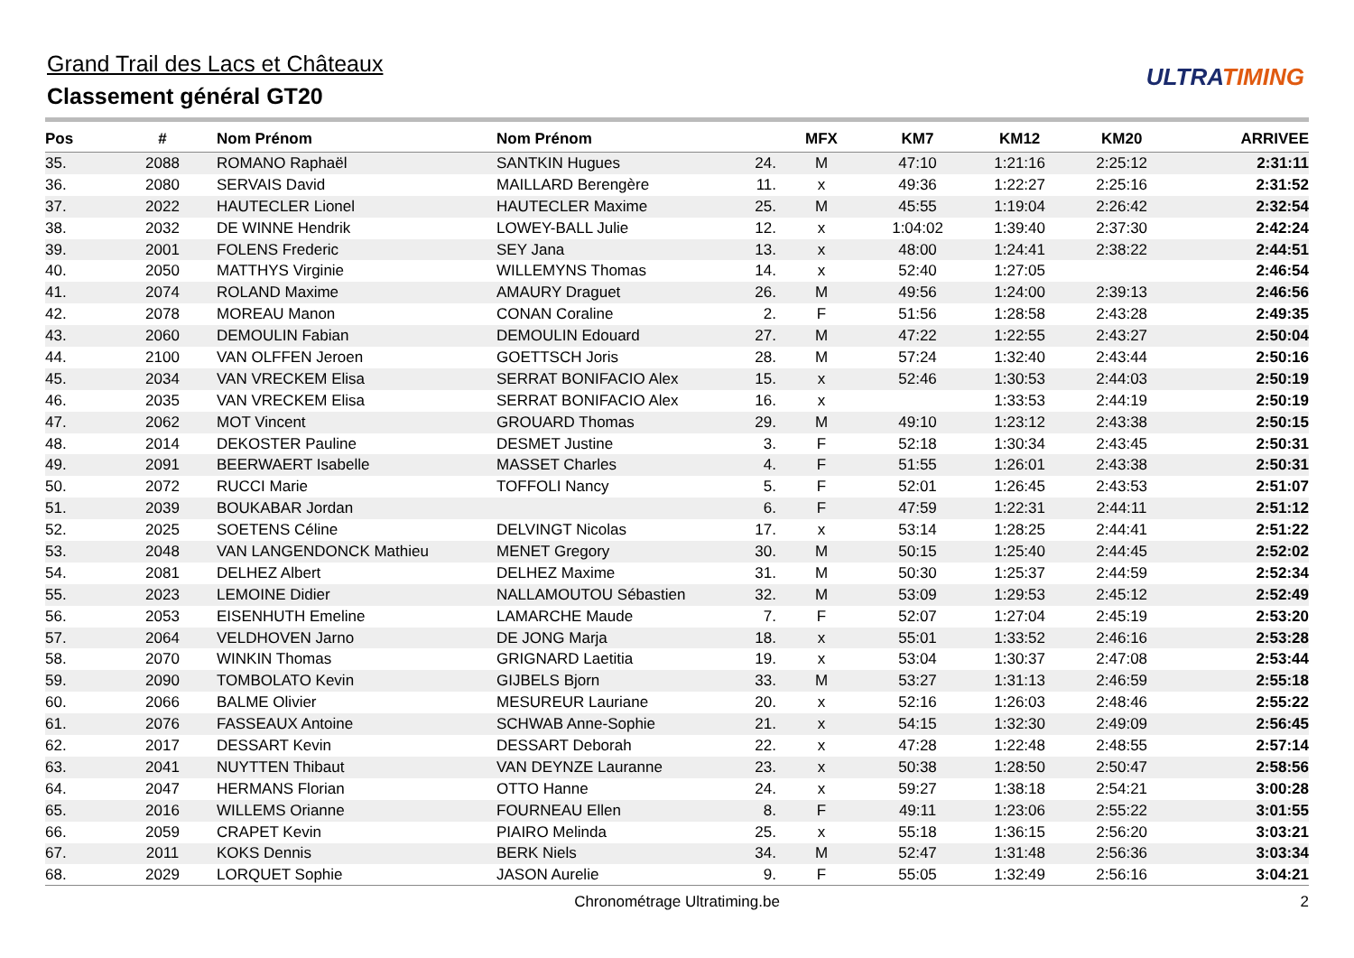Grand Trail des Lacs et Châteaux
Classement général GT20
ULTRATIMING
| Pos | # | Nom Prénom | Nom Prénom | | MFX | KM7 | KM12 | KM20 | ARRIVEE |
| --- | --- | --- | --- | --- | --- | --- | --- | --- | --- |
| 35. | 2088 | ROMANO Raphaël | SANTKIN Hugues | 24. | M | 47:10 | 1:21:16 | 2:25:12 | 2:31:11 |
| 36. | 2080 | SERVAIS David | MAILLARD Berengère | 11. | x | 49:36 | 1:22:27 | 2:25:16 | 2:31:52 |
| 37. | 2022 | HAUTECLER Lionel | HAUTECLER Maxime | 25. | M | 45:55 | 1:19:04 | 2:26:42 | 2:32:54 |
| 38. | 2032 | DE WINNE Hendrik | LOWEY-BALL Julie | 12. | x | 1:04:02 | 1:39:40 | 2:37:30 | 2:42:24 |
| 39. | 2001 | FOLENS Frederic | SEY Jana | 13. | x | 48:00 | 1:24:41 | 2:38:22 | 2:44:51 |
| 40. | 2050 | MATTHYS Virginie | WILLEMYNS Thomas | 14. | x | 52:40 | 1:27:05 | | 2:46:54 |
| 41. | 2074 | ROLAND Maxime | AMAURY Draguet | 26. | M | 49:56 | 1:24:00 | 2:39:13 | 2:46:56 |
| 42. | 2078 | MOREAU Manon | CONAN Coraline | 2. | F | 51:56 | 1:28:58 | 2:43:28 | 2:49:35 |
| 43. | 2060 | DEMOULIN Fabian | DEMOULIN Edouard | 27. | M | 47:22 | 1:22:55 | 2:43:27 | 2:50:04 |
| 44. | 2100 | VAN OLFFEN Jeroen | GOETTSCH Joris | 28. | M | 57:24 | 1:32:40 | 2:43:44 | 2:50:16 |
| 45. | 2034 | VAN VRECKEM Elisa | SERRAT BONIFACIO Alex | 15. | x | 52:46 | 1:30:53 | 2:44:03 | 2:50:19 |
| 46. | 2035 | VAN VRECKEM Elisa | SERRAT BONIFACIO Alex | 16. | x | | 1:33:53 | 2:44:19 | 2:50:19 |
| 47. | 2062 | MOT Vincent | GROUARD Thomas | 29. | M | 49:10 | 1:23:12 | 2:43:38 | 2:50:15 |
| 48. | 2014 | DEKOSTER Pauline | DESMET Justine | 3. | F | 52:18 | 1:30:34 | 2:43:45 | 2:50:31 |
| 49. | 2091 | BEERWAERT Isabelle | MASSET Charles | 4. | F | 51:55 | 1:26:01 | 2:43:38 | 2:50:31 |
| 50. | 2072 | RUCCI Marie | TOFFOLI Nancy | 5. | F | 52:01 | 1:26:45 | 2:43:53 | 2:51:07 |
| 51. | 2039 | BOUKABAR Jordan | | 6. | F | 47:59 | 1:22:31 | 2:44:11 | 2:51:12 |
| 52. | 2025 | SOETENS Céline | DELVINGT Nicolas | 17. | x | 53:14 | 1:28:25 | 2:44:41 | 2:51:22 |
| 53. | 2048 | VAN LANGENDONCK Mathieu | MENET Gregory | 30. | M | 50:15 | 1:25:40 | 2:44:45 | 2:52:02 |
| 54. | 2081 | DELHEZ Albert | DELHEZ Maxime | 31. | M | 50:30 | 1:25:37 | 2:44:59 | 2:52:34 |
| 55. | 2023 | LEMOINE Didier | NALLAMOUTOU Sébastien | 32. | M | 53:09 | 1:29:53 | 2:45:12 | 2:52:49 |
| 56. | 2053 | EISENHUTH Emeline | LAMARCHE Maude | 7. | F | 52:07 | 1:27:04 | 2:45:19 | 2:53:20 |
| 57. | 2064 | VELDHOVEN Jarno | DE JONG Marja | 18. | x | 55:01 | 1:33:52 | 2:46:16 | 2:53:28 |
| 58. | 2070 | WINKIN Thomas | GRIGNARD Laetitia | 19. | x | 53:04 | 1:30:37 | 2:47:08 | 2:53:44 |
| 59. | 2090 | TOMBOLATO Kevin | GIJBELS Bjorn | 33. | M | 53:27 | 1:31:13 | 2:46:59 | 2:55:18 |
| 60. | 2066 | BALME Olivier | MESUREUR Lauriane | 20. | x | 52:16 | 1:26:03 | 2:48:46 | 2:55:22 |
| 61. | 2076 | FASSEAUX Antoine | SCHWAB Anne-Sophie | 21. | x | 54:15 | 1:32:30 | 2:49:09 | 2:56:45 |
| 62. | 2017 | DESSART Kevin | DESSART Deborah | 22. | x | 47:28 | 1:22:48 | 2:48:55 | 2:57:14 |
| 63. | 2041 | NUYTTEN Thibaut | VAN DEYNZE Lauranne | 23. | x | 50:38 | 1:28:50 | 2:50:47 | 2:58:56 |
| 64. | 2047 | HERMANS Florian | OTTO Hanne | 24. | x | 59:27 | 1:38:18 | 2:54:21 | 3:00:28 |
| 65. | 2016 | WILLEMS Orianne | FOURNEAU Ellen | 8. | F | 49:11 | 1:23:06 | 2:55:22 | 3:01:55 |
| 66. | 2059 | CRAPET Kevin | PIAIRO Melinda | 25. | x | 55:18 | 1:36:15 | 2:56:20 | 3:03:21 |
| 67. | 2011 | KOKS Dennis | BERK Niels | 34. | M | 52:47 | 1:31:48 | 2:56:36 | 3:03:34 |
| 68. | 2029 | LORQUET Sophie | JASON Aurelie | 9. | F | 55:05 | 1:32:49 | 2:56:16 | 3:04:21 |
Chronométrage Ultratiming.be 2